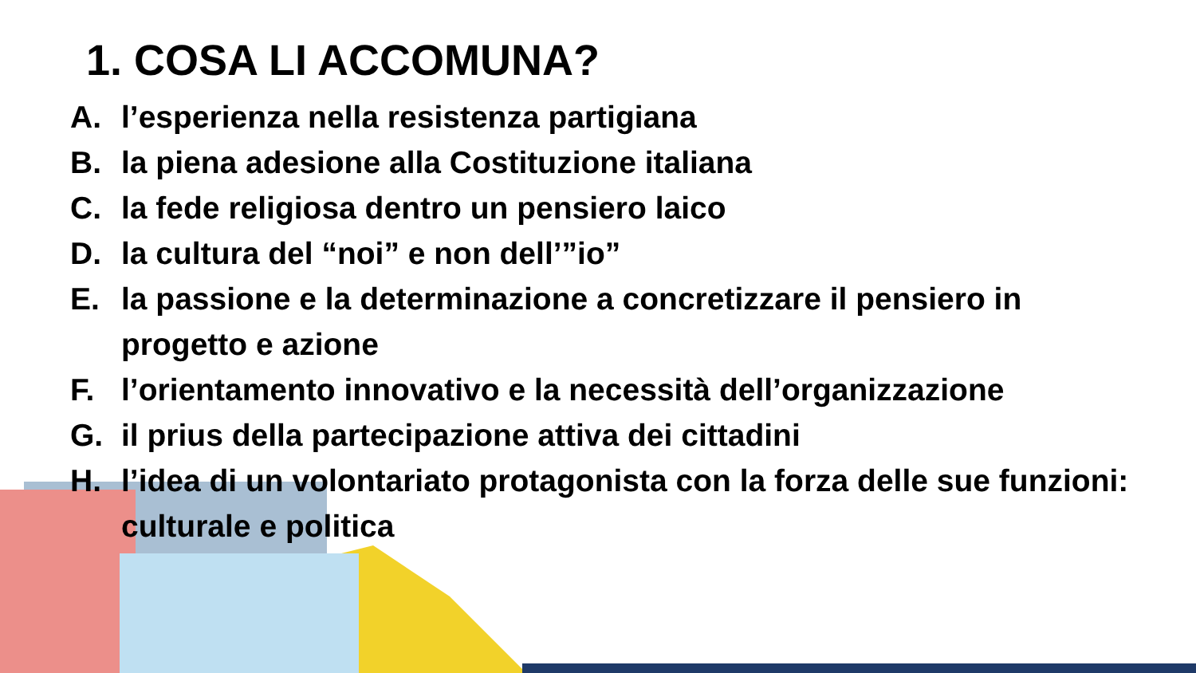1. COSA LI ACCOMUNA?
A. l’esperienza nella resistenza partigiana
B. la piena adesione alla Costituzione italiana
C. la fede religiosa dentro un pensiero laico
D. la cultura del “noi” e non dell’”io”
E. la passione e la determinazione a concretizzare il pensiero in progetto e azione
F. l’orientamento innovativo e la necessità dell’organizzazione
G. il prius della partecipazione attiva dei cittadini
H. l’idea di un volontariato protagonista con la forza delle sue funzioni: culturale e politica